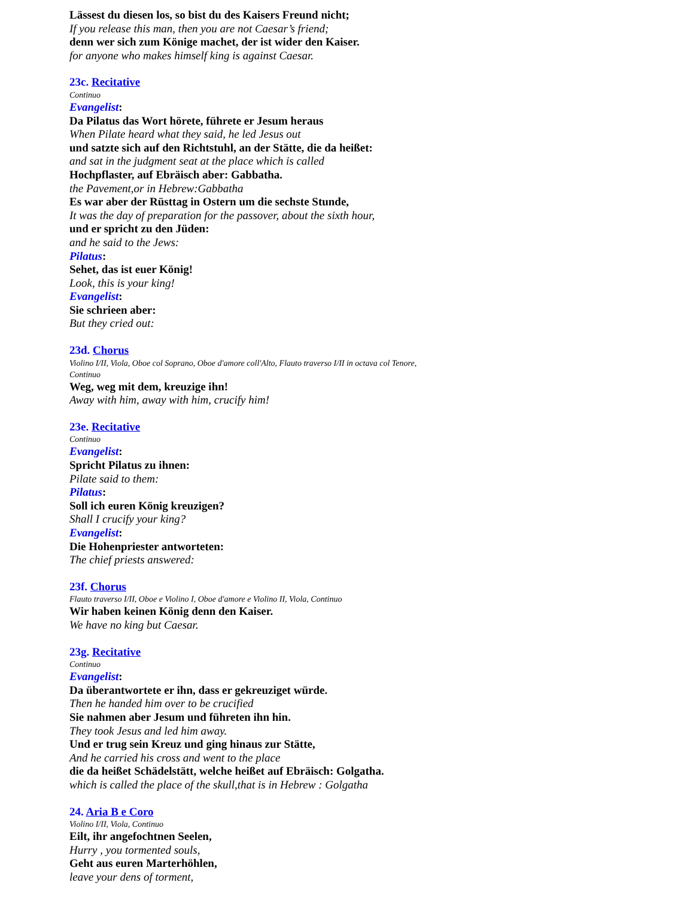Lässest du diesen los, so bist du des Kaisers Freund nicht;
If you release this man, then you are not Caesar’s friend;
denn wer sich zum Könige machet, der ist wider den Kaiser.
for anyone who makes himself king is against Caesar.
23c. Recitative
Continuo
Evangelist:
Da Pilatus das Wort hörete, führete er Jesum heraus
When Pilate heard what they said, he led Jesus out
und satzte sich auf den Richtstuhl, an der Stätte, die da heißet:
and sat in the judgment seat at the place which is called
Hochpflaster, auf Ebräisch aber: Gabbatha.
the Pavement,or in Hebrew:Gabbatha
Es war aber der Rüsttag in Ostern um die sechste Stunde,
It was the day of preparation for the passover, about the sixth hour,
und er spricht zu den Jüden:
and he said to the Jews:
Pilatus:
Sehet, das ist euer König!
Look, this is your king!
Evangelist:
Sie schrieen aber:
But they cried out:
23d. Chorus
Violino I/II, Viola, Oboe col Soprano, Oboe d'amore coll'Alto, Flauto traverso I/II in octava col Tenore,
Continuo
Weg, weg mit dem, kreuzige ihn!
Away with him, away with him, crucify him!
23e. Recitative
Continuo
Evangelist:
Spricht Pilatus zu ihnen:
Pilate said to them:
Pilatus:
Soll ich euren König kreuzigen?
Shall I crucify your king?
Evangelist:
Die Hohenpriester antworteten:
The chief priests answered:
23f. Chorus
Flauto traverso I/II, Oboe e Violino I, Oboe d'amore e Violino II, Viola, Continuo
Wir haben keinen König denn den Kaiser.
We have no king but Caesar.
23g. Recitative
Continuo
Evangelist:
Da überantwortete er ihn, dass er gekreuziget würde.
Then he handed him over to be crucified
Sie nahmen aber Jesum und führeten ihn hin.
They took Jesus and led him away.
Und er trug sein Kreuz und ging hinaus zur Stätte,
And he carried his cross and went to the place
die da heißet Schädelstätt, welche heißet auf Ebräisch: Golgatha.
which is called the place of the skull,that is in Hebrew : Golgatha
24. Aria B e Coro
Violino I/II, Viola, Continuo
Eilt, ihr angefochtnen Seelen,
Hurry , you tormented souls,
Geht aus euren Marterhöhlen,
leave your dens of torment,